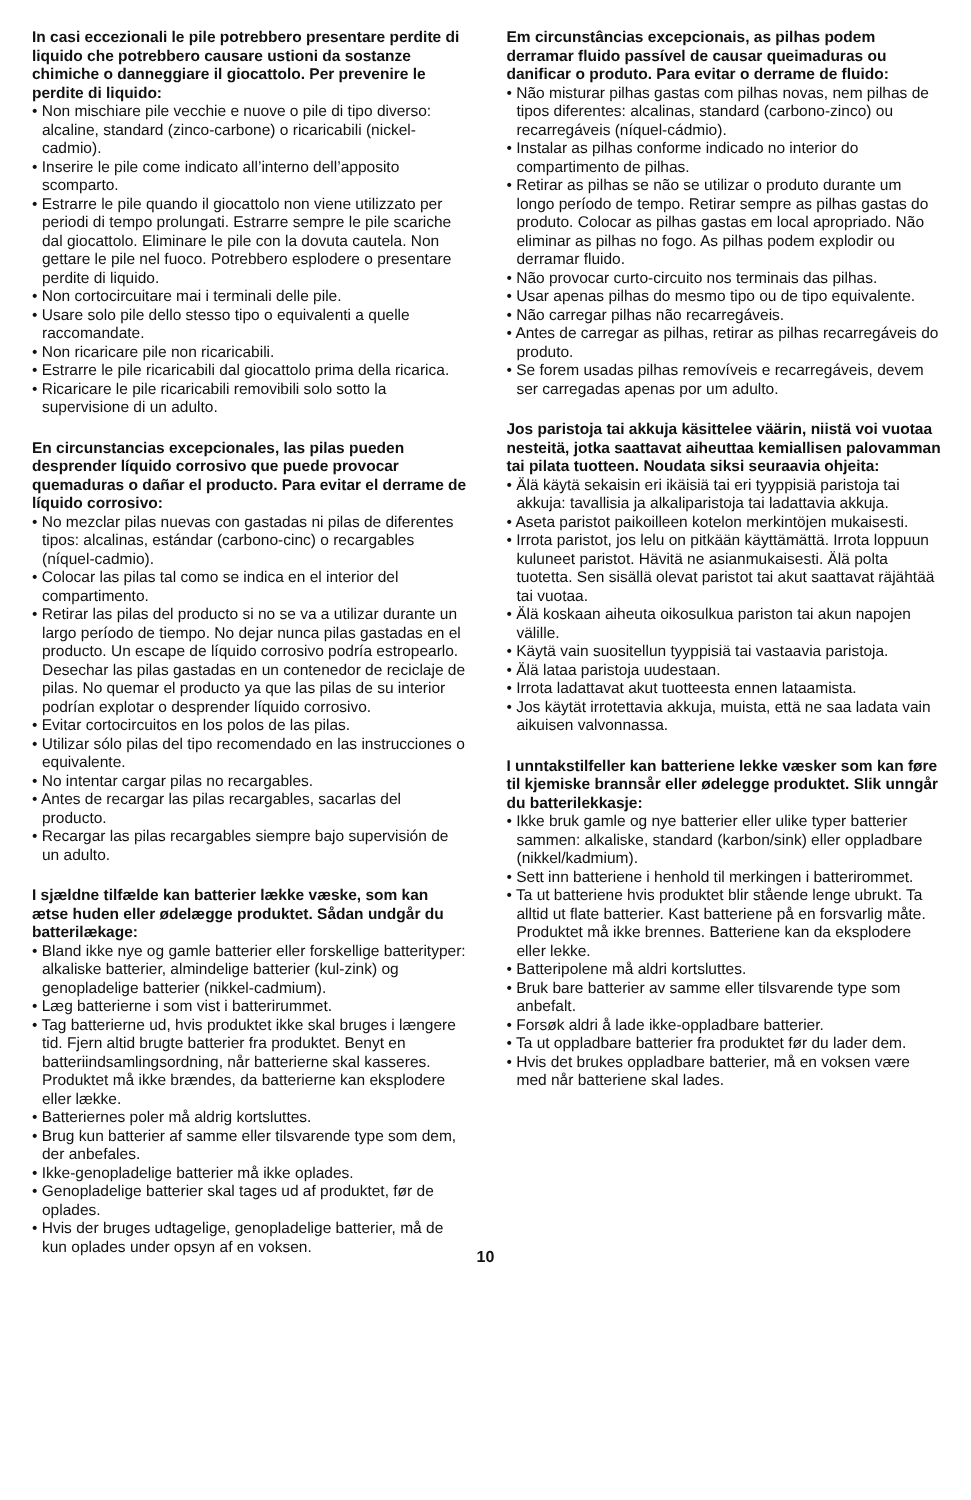In casi eccezionali le pile potrebbero presentare perdite di liquido che potrebbero causare ustioni da sostanze chimiche o danneggiare il giocattolo. Per prevenire le perdite di liquido:
• Non mischiare pile vecchie e nuove o pile di tipo diverso: alcaline, standard (zinco-carbone) o ricaricabili (nickel-cadmio).
• Inserire le pile come indicato all’interno dell’apposito scomparto.
• Estrarre le pile quando il giocattolo non viene utilizzato per periodi di tempo prolungati. Estrarre sempre le pile scariche dal giocattolo. Eliminare le pile con la dovuta cautela. Non gettare le pile nel fuoco. Potrebbero esplodere o presentare perdite di liquido.
• Non cortocircuitare mai i terminali delle pile.
• Usare solo pile dello stesso tipo o equivalenti a quelle raccomandate.
• Non ricaricare pile non ricaricabili.
• Estrarre le pile ricaricabili dal giocattolo prima della ricarica.
• Ricaricare le pile ricaricabili removibili solo sotto la supervisione di un adulto.
En circunstancias excepcionales, las pilas pueden desprender líquido corrosivo que puede provocar quemaduras o dañar el producto. Para evitar el derrame de líquido corrosivo:
• No mezclar pilas nuevas con gastadas ni pilas de diferentes tipos: alcalinas, estándar (carbono-cinc) o recargables (níquel-cadmio).
• Colocar las pilas tal como se indica en el interior del compartimento.
• Retirar las pilas del producto si no se va a utilizar durante un largo período de tiempo. No dejar nunca pilas gastadas en el producto. Un escape de líquido corrosivo podría estropearlo. Desechar las pilas gastadas en un contenedor de reciclaje de pilas. No quemar el producto ya que las pilas de su interior podrían explotar o desprender líquido corrosivo.
• Evitar cortocircuitos en los polos de las pilas.
• Utilizar sólo pilas del tipo recomendado en las instrucciones o equivalente.
• No intentar cargar pilas no recargables.
• Antes de recargar las pilas recargables, sacarlas del producto.
• Recargar las pilas recargables siempre bajo supervisión de un adulto.
I sjældne tilfælde kan batterier lække væske, som kan ætse huden eller ødelægge produktet. Sådan undgår du batterilækage:
• Bland ikke nye og gamle batterier eller forskellige batterityper: alkaliske batterier, almindelige batterier (kul-zink) og genopladelige batterier (nikkel-cadmium).
• Læg batterierne i som vist i batterirummet.
• Tag batterierne ud, hvis produktet ikke skal bruges i længere tid. Fjern altid brugte batterier fra produktet. Benyt en batteriindsamlingsordning, når batterierne skal kasseres. Produktet må ikke brændes, da batterierne kan eksplodere eller lække.
• Batteriernes poler må aldrig kortsluttes.
• Brug kun batterier af samme eller tilsvarende type som dem, der anbefales.
• Ikke-genopladelige batterier må ikke oplades.
• Genopladelige batterier skal tages ud af produktet, før de oplades.
• Hvis der bruges udtagelige, genopladelige batterier, må de kun oplades under opsyn af en voksen.
Em circunstâncias excepcionais, as pilhas podem derramar fluido passível de causar queimaduras ou danificar o produto. Para evitar o derrame de fluido:
• Não misturar pilhas gastas com pilhas novas, nem pilhas de tipos diferentes: alcalinas, standard (carbono-zinco) ou recarregáveis (níquel-cádmio).
• Instalar as pilhas conforme indicado no interior do compartimento de pilhas.
• Retirar as pilhas se não se utilizar o produto durante um longo período de tempo. Retirar sempre as pilhas gastas do produto. Colocar as pilhas gastas em local apropriado. Não eliminar as pilhas no fogo. As pilhas podem explodir ou derramar fluido.
• Não provocar curto-circuito nos terminais das pilhas.
• Usar apenas pilhas do mesmo tipo ou de tipo equivalente.
• Não carregar pilhas não recarregáveis.
• Antes de carregar as pilhas, retirar as pilhas recarregáveis do produto.
• Se forem usadas pilhas removíveis e recarregáveis, devem ser carregadas apenas por um adulto.
Jos paristoja tai akkuja käsittelee väärin, niistä voi vuotaa nesteitä, jotka saattavat aiheuttaa kemiallisen palovamman tai pilata tuotteen. Noudata siksi seuraavia ohjeita:
• Älä käytä sekaisin eri ikäisiä tai eri tyyppisiä paristoja tai akkuja: tavallisia ja alkaliparistoja tai ladattavia akkuja.
• Aseta paristot paikoilleen kotelon merkintöjen mukaisesti.
• Irrota paristot, jos lelu on pitkään käyttämättä. Irrota loppuun kuluneet paristot. Hävitä ne asianmukaisesti. Älä polta tuotetta. Sen sisällä olevat paristot tai akut saattavat räjähtää tai vuotaa.
• Älä koskaan aiheuta oikosulkua pariston tai akun napojen välille.
• Käytä vain suositellun tyyppisiä tai vastaavia paristoja.
• Älä lataa paristoja uudestaan.
• Irrota ladattavat akut tuotteesta ennen lataamista.
• Jos käytät irrotettavia akkuja, muista, että ne saa ladata vain aikuisen valvonnassa.
I unntakstilfeller kan batteriene lekke væsker som kan føre til kjemiske brannsår eller ødelegge produktet. Slik unngår du batterilekkasje:
• Ikke bruk gamle og nye batterier eller ulike typer batterier sammen: alkaliske, standard (karbon/sink) eller oppladbare (nikkel/kadmium).
• Sett inn batteriene i henhold til merkingen i batterirommet.
• Ta ut batteriene hvis produktet blir stående lenge ubrukt. Ta alltid ut flate batterier. Kast batteriene på en forsvarlig måte. Produktet må ikke brennes. Batteriene kan da eksplodere eller lekke.
• Batteripolene må aldri kortsluttes.
• Bruk bare batterier av samme eller tilsvarende type som anbefalt.
• Forsøk aldri å lade ikke-oppladbare batterier.
• Ta ut oppladbare batterier fra produktet før du lader dem.
• Hvis det brukes oppladbare batterier, må en voksen være med når batteriene skal lades.
10